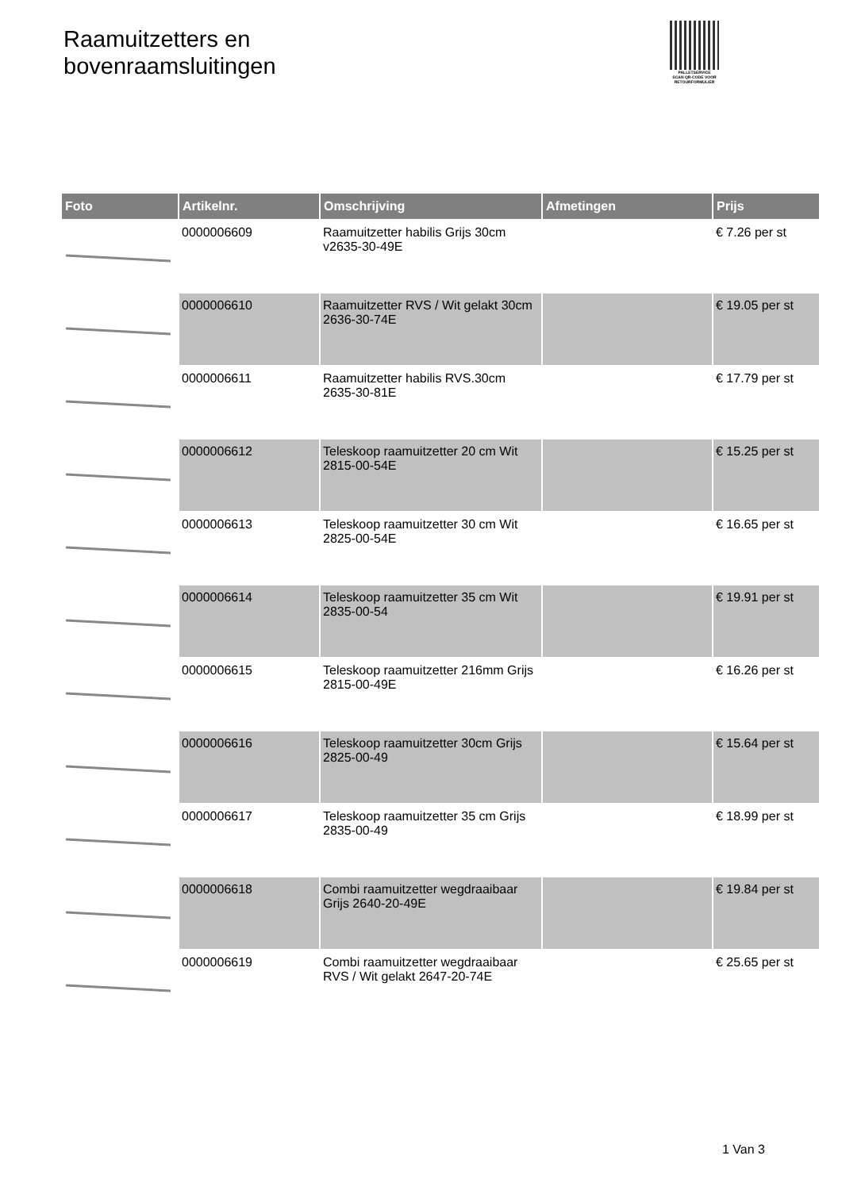Raamuitzetters en
bovenraamsluitingen
PALLETSERVICE
SCAN QR-CODE VOOR
RETOURFORMULIER
| Foto | Artikelnr. | Omschrijving | Afmetingen | Prijs |
| --- | --- | --- | --- | --- |
| | 0000006609 | Raamuitzetter habilis Grijs 30cm v2635-30-49E | | € 7.26 per st |
| | 0000006610 | Raamuitzetter RVS / Wit gelakt 30cm 2636-30-74E | | € 19.05 per st |
| | 0000006611 | Raamuitzetter habilis RVS.30cm 2635-30-81E | | € 17.79 per st |
| | 0000006612 | Teleskoop raamuitzetter 20 cm Wit 2815-00-54E | | € 15.25 per st |
| | 0000006613 | Teleskoop raamuitzetter 30 cm Wit 2825-00-54E | | € 16.65 per st |
| | 0000006614 | Teleskoop raamuitzetter 35 cm Wit 2835-00-54 | | € 19.91 per st |
| | 0000006615 | Teleskoop raamuitzetter 216mm Grijs 2815-00-49E | | € 16.26 per st |
| | 0000006616 | Teleskoop raamuitzetter 30cm Grijs 2825-00-49 | | € 15.64 per st |
| | 0000006617 | Teleskoop raamuitzetter 35 cm Grijs 2835-00-49 | | € 18.99 per st |
| | 0000006618 | Combi raamuitzetter wegdraaibaar Grijs 2640-20-49E | | € 19.84 per st |
| | 0000006619 | Combi raamuitzetter wegdraaibaar RVS / Wit gelakt 2647-20-74E | | € 25.65 per st |
1 Van 3